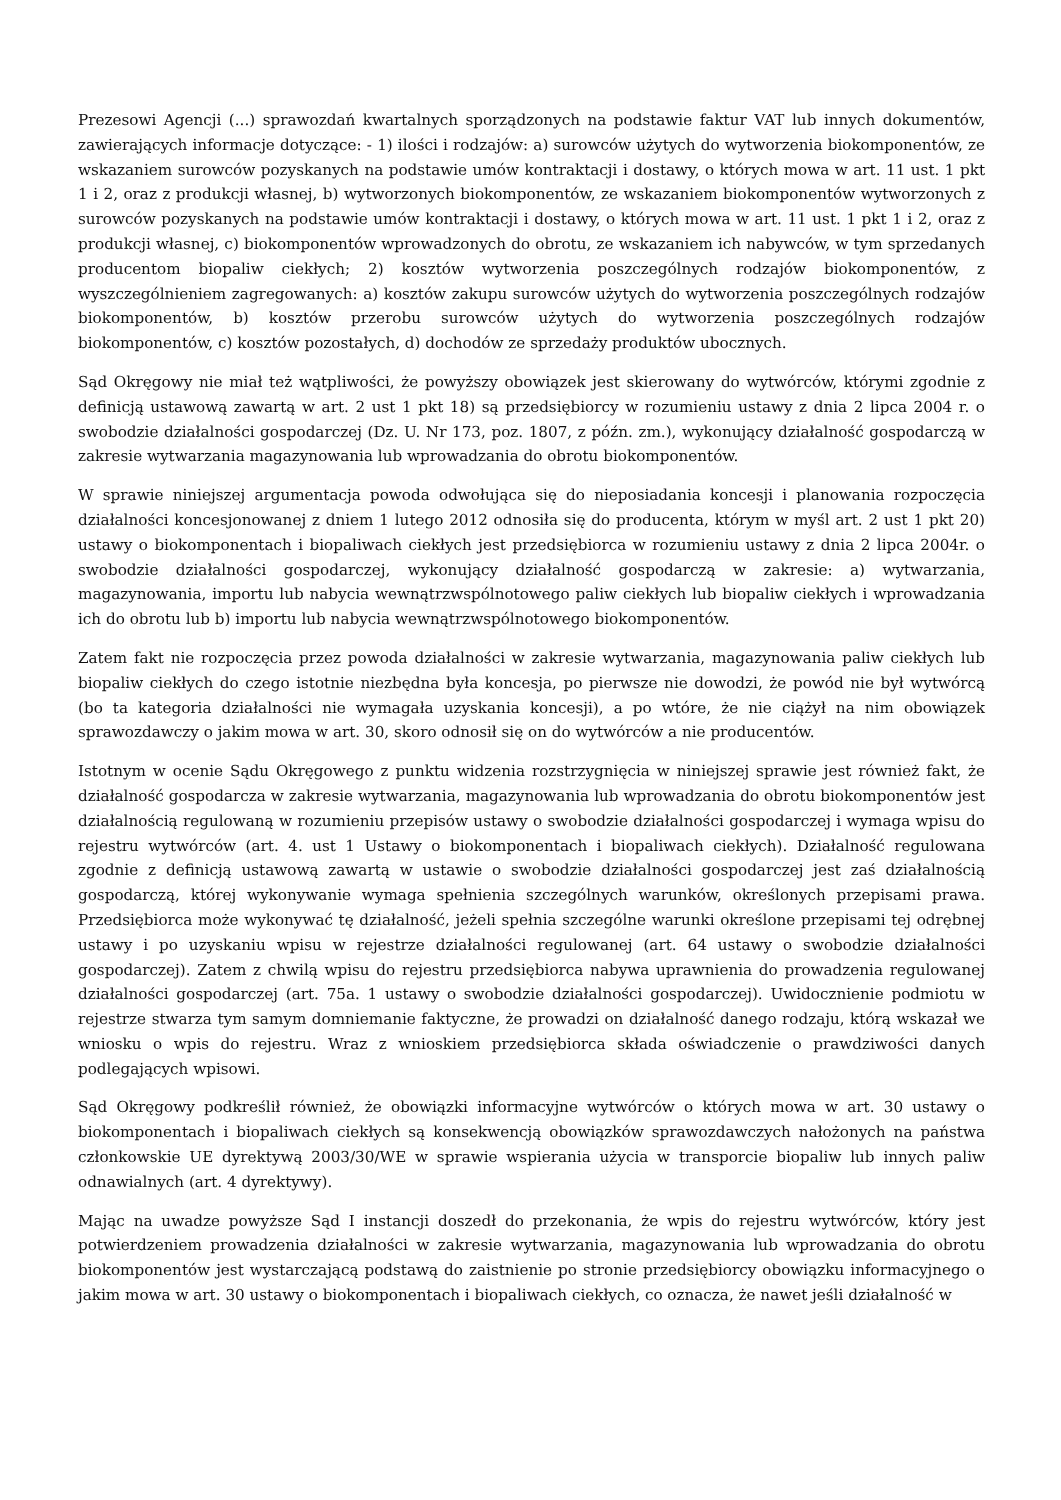Prezesowi Agencji (...) sprawozdań kwartalnych sporządzonych na podstawie faktur VAT lub innych dokumentów, zawierających informacje dotyczące: - 1) ilości i rodzajów: a) surowców użytych do wytworzenia biokomponentów, ze wskazaniem surowców pozyskanych na podstawie umów kontraktacji i dostawy, o których mowa w art. 11 ust. 1 pkt 1 i 2, oraz z produkcji własnej, b) wytworzonych biokomponentów, ze wskazaniem biokomponentów wytworzonych z surowców pozyskanych na podstawie umów kontraktacji i dostawy, o których mowa w art. 11 ust. 1 pkt 1 i 2, oraz z produkcji własnej, c) biokomponentów wprowadzonych do obrotu, ze wskazaniem ich nabywców, w tym sprzedanych producentom biopaliw ciekłych; 2) kosztów wytworzenia poszczególnych rodzajów biokomponentów, z wyszczególnieniem zagregowanych: a) kosztów zakupu surowców użytych do wytworzenia poszczególnych rodzajów biokomponentów, b) kosztów przerobu surowców użytych do wytworzenia poszczególnych rodzajów biokomponentów, c) kosztów pozostałych, d) dochodów ze sprzedaży produktów ubocznych.
Sąd Okręgowy nie miał też wątpliwości, że powyższy obowiązek jest skierowany do wytwórców, którymi zgodnie z definicją ustawową zawartą w art. 2 ust 1 pkt 18) są przedsiębiorcy w rozumieniu ustawy z dnia 2 lipca 2004 r. o swobodzie działalności gospodarczej (Dz. U. Nr 173, poz. 1807, z późn. zm.), wykonujący działalność gospodarczą w zakresie wytwarzania magazynowania lub wprowadzania do obrotu biokomponentów.
W sprawie niniejszej argumentacja powoda odwołująca się do nieposiadania koncesji i planowania rozpoczęcia działalności koncesjonowanej z dniem 1 lutego 2012 odnosiła się do producenta, którym w myśl art. 2 ust 1 pkt 20) ustawy o biokomponentach i biopaliwach ciekłych jest przedsiębiorca w rozumieniu ustawy z dnia 2 lipca 2004r. o swobodzie działalności gospodarczej, wykonujący działalność gospodarczą w zakresie: a) wytwarzania, magazynowania, importu lub nabycia wewnątrzwspólnotowego paliw ciekłych lub biopaliw ciekłych i wprowadzania ich do obrotu lub b) importu lub nabycia wewnątrzwspólnotowego biokomponentów.
Zatem fakt nie rozpoczęcia przez powoda działalności w zakresie wytwarzania, magazynowania paliw ciekłych lub biopaliw ciekłych do czego istotnie niezbędna była koncesja, po pierwsze nie dowodzi, że powód nie był wytwórcą (bo ta kategoria działalności nie wymagała uzyskania koncesji), a po wtóre, że nie ciążył na nim obowiązek sprawozdawczy o jakim mowa w art. 30, skoro odnosił się on do wytwórców a nie producentów.
Istotnym w ocenie Sądu Okręgowego z punktu widzenia rozstrzygnięcia w niniejszej sprawie jest również fakt, że działalność gospodarcza w zakresie wytwarzania, magazynowania lub wprowadzania do obrotu biokomponentów jest działalnością regulowaną w rozumieniu przepisów ustawy o swobodzie działalności gospodarczej i wymaga wpisu do rejestru wytwórców (art. 4. ust 1 Ustawy o biokomponentach i biopaliwach ciekłych). Działalność regulowana zgodnie z definicją ustawową zawartą w ustawie o swobodzie działalności gospodarczej jest zaś działalnością gospodarczą, której wykonywanie wymaga spełnienia szczególnych warunków, określonych przepisami prawa. Przedsiębiorca może wykonywać tę działalność, jeżeli spełnia szczególne warunki określone przepisami tej odrębnej ustawy i po uzyskaniu wpisu w rejestrze działalności regulowanej (art. 64 ustawy o swobodzie działalności gospodarczej). Zatem z chwilą wpisu do rejestru przedsiębiorca nabywa uprawnienia do prowadzenia regulowanej działalności gospodarczej (art. 75a. 1 ustawy o swobodzie działalności gospodarczej). Uwidocznienie podmiotu w rejestrze stwarza tym samym domniemanie faktyczne, że prowadzi on działalność danego rodzaju, którą wskazał we wniosku o wpis do rejestru. Wraz z wnioskiem przedsiębiorca składa oświadczenie o prawdziwości danych podlegających wpisowi.
Sąd Okręgowy podkreślił również, że obowiązki informacyjne wytwórców o których mowa w art. 30 ustawy o biokomponentach i biopaliwach ciekłych są konsekwencją obowiązków sprawozdawczych nałożonych na państwa członkowskie UE dyrektywą 2003/30/WE w sprawie wspierania użycia w transporcie biopaliw lub innych paliw odnawialnych (art. 4 dyrektywy).
Mając na uwadze powyższe Sąd I instancji doszedł do przekonania, że wpis do rejestru wytwórców, który jest potwierdzeniem prowadzenia działalności w zakresie wytwarzania, magazynowania lub wprowadzania do obrotu biokomponentów jest wystarczającą podstawą do zaistnienie po stronie przedsiębiorcy obowiązku informacyjnego o jakim mowa w art. 30 ustawy o biokomponentach i biopaliwach ciekłych, co oznacza, że nawet jeśli działalność w